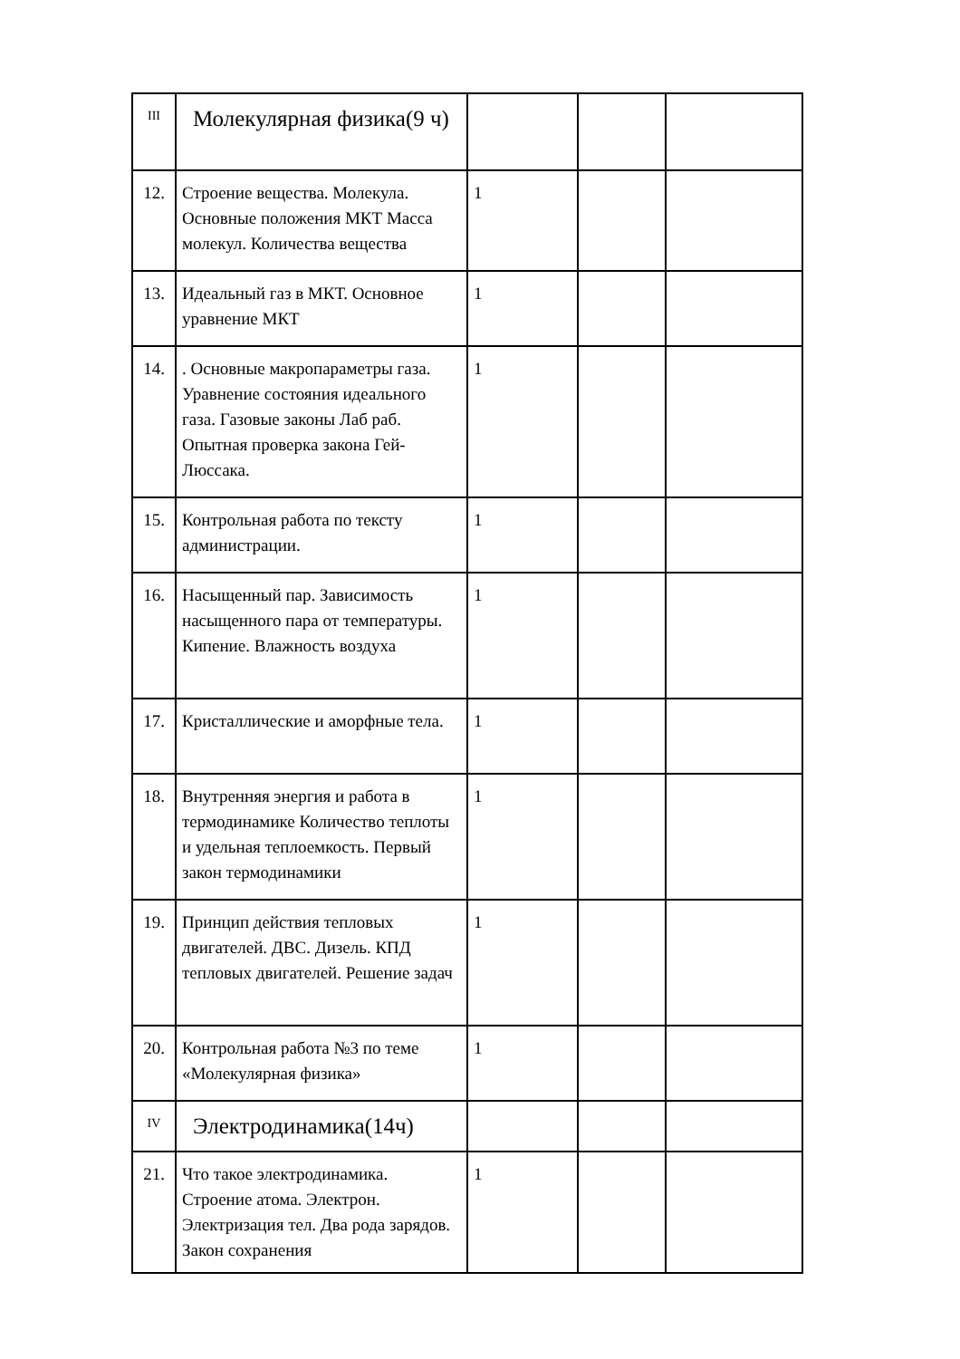| III | Молекулярная физика(9 ч) | | | |
| 12. | Строение вещества. Молекула. Основные положения МКТ Масса молекул. Количества вещества | 1 | | |
| 13. | Идеальный газ в МКТ. Основное уравнение МКТ | 1 | | |
| 14. | . Основные макропараметры газа. Уравнение состояния идеального газа. Газовые законы Лаб раб. Опытная проверка закона Гей-Люссака. | 1 | | |
| 15. | Контрольная работа по тексту администрации. | 1 | | |
| 16. | Насыщенный пар. Зависимость насыщенного пара от температуры. Кипение. Влажность воздуха | 1 | | |
| 17. | Кристаллические и аморфные тела. | 1 | | |
| 18. | Внутренняя энергия и работа в термодинамике Количество теплоты и удельная теплоемкость. Первый закон термодинамики | 1 | | |
| 19. | Принцип действия тепловых двигателей. ДВС. Дизель. КПД тепловых двигателей. Решение задач | 1 | | |
| 20. | Контрольная работа №3 по теме «Молекулярная физика» | 1 | | |
| IV | Электродинамика(14ч) | | | |
| 21. | Что такое электродинамика. Строение атома. Электрон. Электризация тел. Два рода зарядов. Закон сохранения | 1 | | |